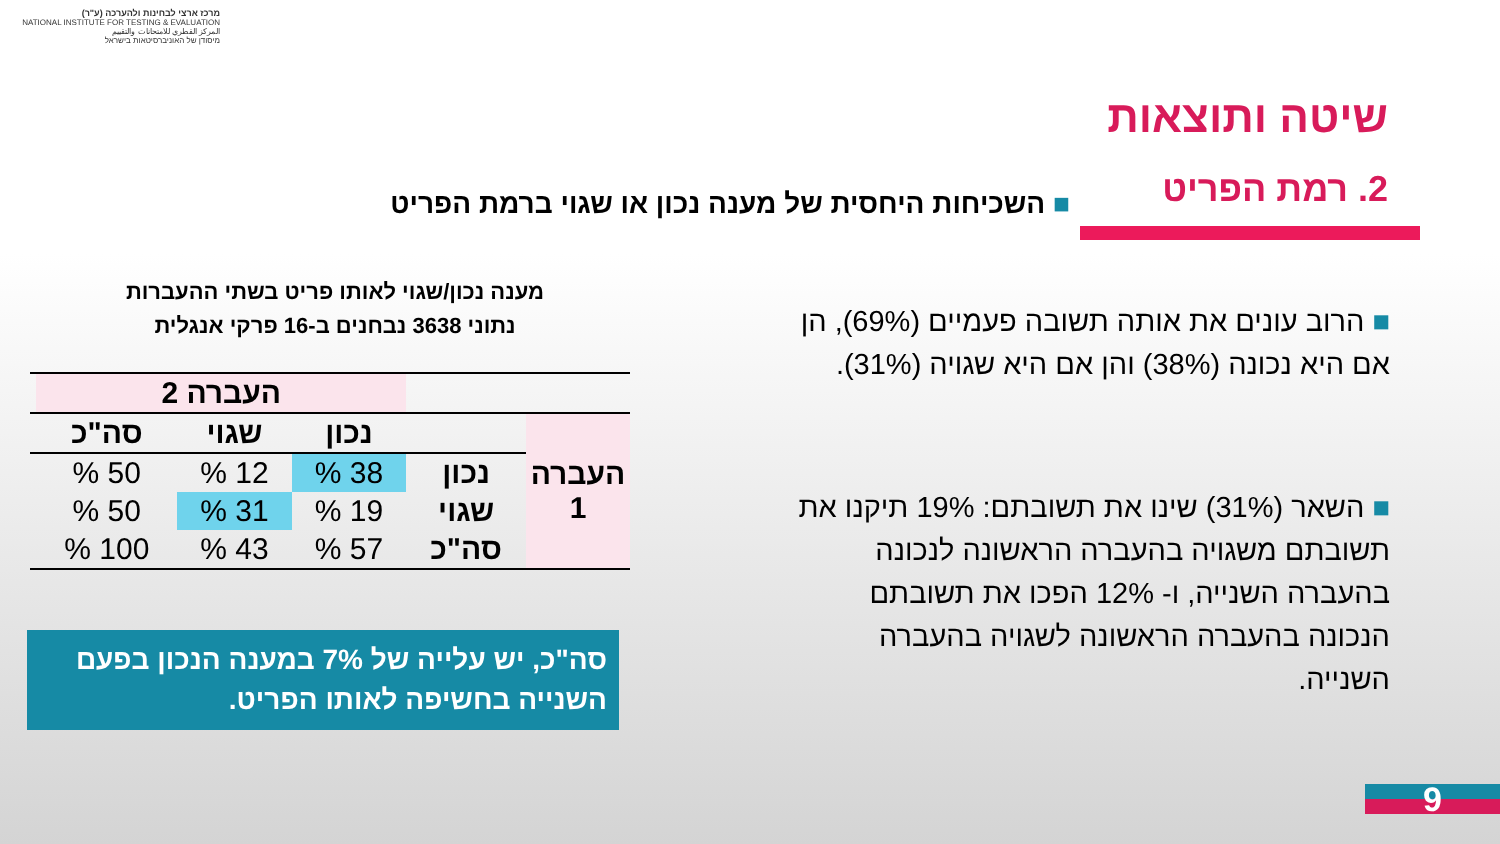מרכז ארצי לבחינות ולהערכה (ע"ר)
NATIONAL INSTITUTE FOR TESTING & EVALUATION
المركز القطري للامتحانات والتقييم
מיסודן של האוניברסיטאות בישראל
שיטה ותוצאות
2. רמת הפריט
■ השכיחות היחסית של מענה נכון או שגוי ברמת הפריט
■ הרוב עונים את אותה תשובה פעמיים (69%), הן אם היא נכונה (38%) והן אם היא שגויה (31%).
■ השאר (31%) שינו את תשובתם: 19% תיקנו את תשובתם משגויה בהעברה הראשונה לנכונה בהעברה השנייה, ו- 12% הפכו את תשובתם הנכונה בהעברה הראשונה לשגויה בהעברה השנייה.
מענה נכון/שגוי לאותו פריט בשתי ההעברות
נתוני 3638 נבחנים ב-16 פרקי אנגלית
| | | העברה 2 | | | |
| --- | --- | --- | --- | --- | --- |
| העברה 1 | | נכון | שגוי | סה"כ | |
| | נכון | 38 % | 12 % | 50 % | |
| | שגוי | 19 % | 31 % | 50 % | |
| | סה"כ | 57 % | 43 % | 100 % | |
סה"כ, יש עלייה של 7% במענה הנכון בפעם השנייה בחשיפה לאותו הפריט.
9